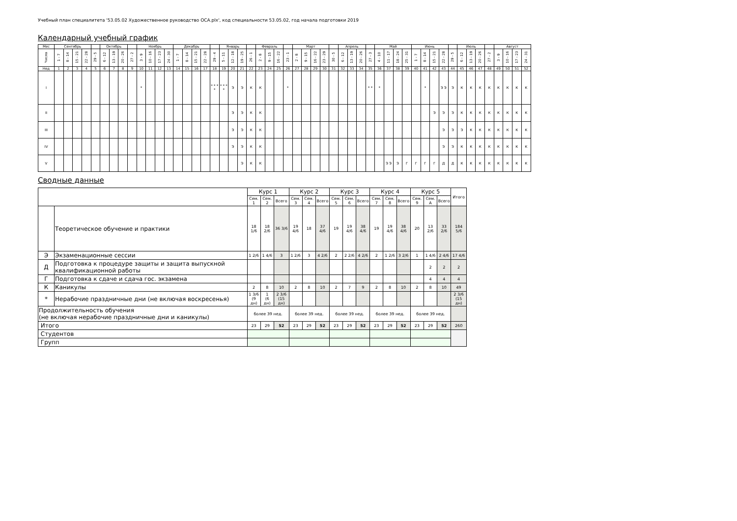Учебный план специалитета '53.05.02 Художественное руководство ОСА.plx', код специальности 53.05.02, год начала подготовки 2019
Календарный учебный график
| Мес | Сентябрь | | | | | Октябрь | | | | Ноябрь | | | | Декабрь | | | | | Январь | | | | Февраль | | | | Март | | | | | Апрель | | | | Май | | | | Июнь | | | | | Июль | | | | Август | | | |
| Числа | 1 - 7 | 8 - 14 | 15 - 21 | 22 - 28 | 29 - 5 | 6 - 12 | 13 - 19 | 20 - 26 | 27 - 2 | 3 - 9 | 10 - 16 | 17 - 23 | 24 - 30 | 1 - 7 | 8 - 14 | 15 - 21 | 22 - 28 | 29 - 4 | 5 - 11 | 12 - 18 | 19 - 25 | 26 - 1 | 2 - 8 | 9 - 15 | 16 - 22 | 23 - 1 | 2 - 8 | 9 - 15 | 16 - 22 | 23 - 29 | 30 - 5 | 6 - 12 | 13 - 19 | 20 - 26 | 27 - 3 | 4 - 10 | 11 - 17 | 18 - 24 | 25 - 31 | 1 - 7 | 8 - 14 | 15 - 21 | 22 - 28 | 29 - 5 | 6 - 12 | 13 - 19 | 20 - 26 | 27 - 2 | 3 - 9 | 10 - 16 | 17 - 23 | 24 - 31 |
| Нед | 1 | 2 | 3 | 4 | 5 | 6 | 7 | 8 | 9 | 10 | 11 | 12 | 13 | 14 | 15 | 16 | 17 | 18 | 19 | 20 | 21 | 22 | 23 | 24 | 25 | 26 | 27 | 28 | 29 | 30 | 31 | 32 | 33 | 34 | 35 | 36 | 37 | 38 | 39 | 40 | 41 | 42 | 43 | 44 | 45 | 46 | 47 | 48 | 49 | 50 | 51 | 52 |
| I | | | | | | | | | | * | | | | | | | | * * * * | * * * * | Э | Э | К | К | | | * | | | | | | | | | * * | * | | | | | * | | Э Э | Э | К | К | К | К | К | К | К | К |
| II | | | | | | | | | | | | | | | | | | | | Э | Э | К | К | | | | | | | | | | | | | | | | | | | Э | Э | Э | К | К | К | К | К | К | К | К |
| III | | | | | | | | | | | | | | | | | | | | Э | Э | К | К | | | | | | | | | | | | | | | | | | | | Э | Э | Э | К | К | К | К | К | К | К |
| IV | | | | | | | | | | | | | | | | | | | | Э | Э | К | К | | | | | | | | | | | | | | | | | | | | Э | Э | К | К | К | К | К | К | К | К |
| V | | | | | | | | | | | | | | | | | | | | | Э | К | К | | | | | | | | | | | | | | Э Э | Э | Г | Г | Г | Г | Д | Д | К | К | К | К | К | К | К | К |
Сводные данные
| | | Курс 1 | | | Курс 2 | | | Курс 3 | | | Курс 4 | | | Курс 5 | | | Итого |
| --- | --- | --- | --- | --- | --- | --- | --- | --- | --- | --- | --- | --- | --- | --- | --- | --- | --- |
| | | Сем. 1 | Сем. 2 | Всего | Сем. 3 | Сем. 4 | Всего | Сем. 5 | Сем. 6 | Всего | Сем. 7 | Сем. 8 | Всего | Сем. 9 | Сем. A | Всего | |
| | Теоретическое обучение и практики | 18 1/6 | 18 2/6 | 36 3/6 | 19 4/6 | 18 | 37 4/6 | 19 | 19 4/6 | 38 4/6 | 19 | 19 4/6 | 38 4/6 | 20 | 13 2/6 | 33 2/6 | 184 5/6 |
| Э | Экзаменационные сессии | 1 2/6 | 1 4/6 | 3 | 1 2/6 | 3 | 4 2/6 | 2 | 2 2/6 | 4 2/6 | 2 | 1 2/6 | 3 2/6 | 1 | 1 4/6 | 2 4/6 | 17 4/6 |
| Д | Подготовка к процедуре защиты и защита выпускной квалификационной работы | | | | | | | | | | | | | | 2 | 2 | 2 |
| Г | Подготовка к сдаче и сдача гос. экзамена | | | | | | | | | | | | | | 4 | 4 | 4 |
| К | Каникулы | 2 | 8 | 10 | 2 | 8 | 10 | 2 | 7 | 9 | 2 | 8 | 10 | 2 | 8 | 10 | 49 |
| * | Нерабочие праздничные дни (не включая воскресенья) | 1 3/6 (9 дн) | 1 (6 дн) | 2 3/6 (15 дн) | | | | | | | | | | | | | 2 3/6 (15 дн) |
| Продолжительность обучения (не включая нерабочие праздничные дни и каникулы) | | более 39 нед. | | | более 39 нед. | | | более 39 нед. | | | более 39 нед. | | | более 39 нед. | | | |
| Итого | | 23 | 29 | 52 | 23 | 29 | 52 | 23 | 29 | 52 | 23 | 29 | 52 | 23 | 29 | 52 | 260 |
| Студентов | | | | | | | | | | | | | | | | | |
| Групп | | | | | | | | | | | | | | | | | |